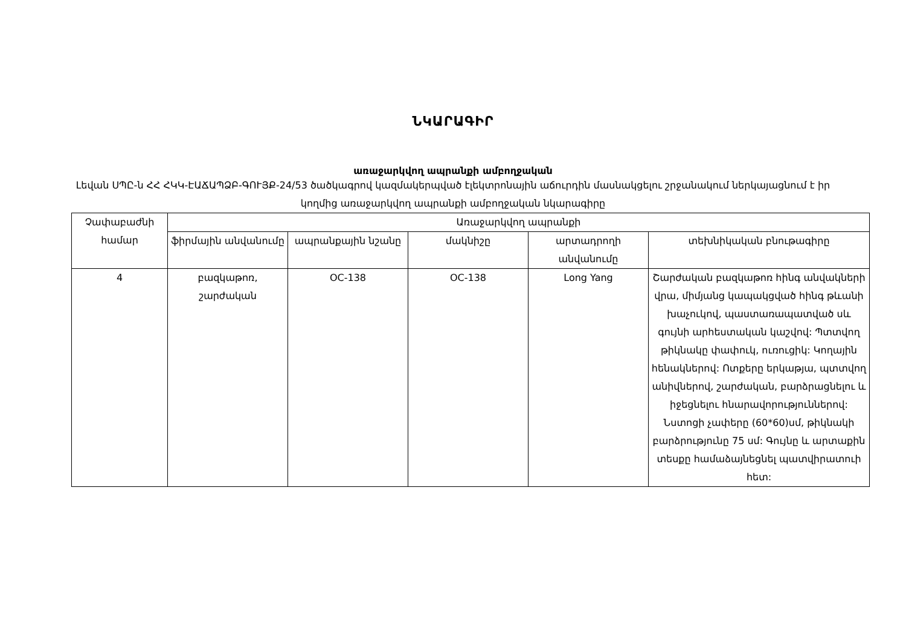ՆԿԱՐԱԳԻՐ
առաջարկվող ապրանքի ամբողջական
Լեվան ՍՊԸ-ն ՀՀ ՀԿԿ-ԷԱՃԱՊՁԲ-ԳՈՒՅՔ-24/53 ծածկագրով կազմակերպված էլեկտրոնային աճուրդին մասնակցելու շրջանակում ներկայացնում է իր կողմից առաջարկվող ապրանքի ամբողջական նկարագիրը
| Չափաբաժնի համար | Առաջարկվող ապրանքի | | | | |
| --- | --- | --- | --- | --- | --- |
| | ֆիրմային անվանումը | ապրանքային նշանը | մակնիշը | արտադրողի անվանումը | տեխնիկական բնութագիրը |
| 4 | բազկաթոռ, շարժական | OC-138 | OC-138 | Long Yang | Շարժական բազկաթոռ հինգ անվակների վրա, միմյանց կապակցված հինգ թևանի խաչուկով, պաստառապատված սև գույնի արհեստական կաշվով: Պտտվող թիկնակը փափուկ, ուռուցիկ: Կողային հենակներով: Ոտքերը երկաթյա, պտտվող անիվներով, շարժական, բարձրացնելու և իջեցնելու հնարավորություններով: Նստոցի չափերը (60*60)սմ, թիկնակի բարձրությունը 75 սմ: Գույնը և արտաքին տեսքը համաձայնեցնել պատվիրատուի հետ: |